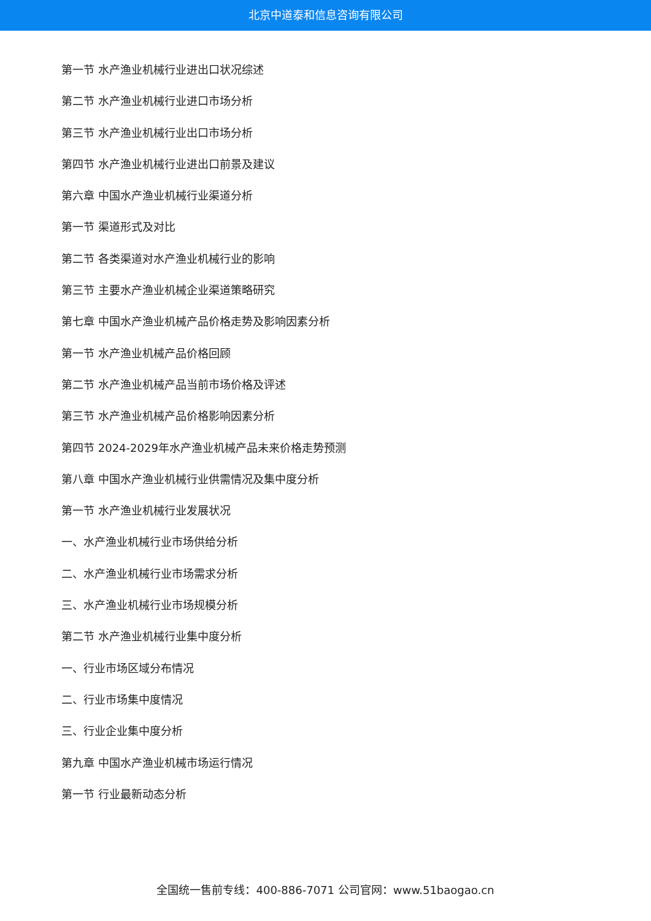北京中道泰和信息咨询有限公司
第一节 水产渔业机械行业进出口状况综述
第二节 水产渔业机械行业进口市场分析
第三节 水产渔业机械行业出口市场分析
第四节 水产渔业机械行业进出口前景及建议
第六章 中国水产渔业机械行业渠道分析
第一节 渠道形式及对比
第二节 各类渠道对水产渔业机械行业的影响
第三节 主要水产渔业机械企业渠道策略研究
第七章 中国水产渔业机械产品价格走势及影响因素分析
第一节 水产渔业机械产品价格回顾
第二节 水产渔业机械产品当前市场价格及评述
第三节 水产渔业机械产品价格影响因素分析
第四节 2024-2029年水产渔业机械产品未来价格走势预测
第八章 中国水产渔业机械行业供需情况及集中度分析
第一节 水产渔业机械行业发展状况
一、水产渔业机械行业市场供给分析
二、水产渔业机械行业市场需求分析
三、水产渔业机械行业市场规模分析
第二节 水产渔业机械行业集中度分析
一、行业市场区域分布情况
二、行业市场集中度情况
三、行业企业集中度分析
第九章 中国水产渔业机械市场运行情况
第一节 行业最新动态分析
全国统一售前专线：400-886-7071 公司官网：www.51baogao.cn